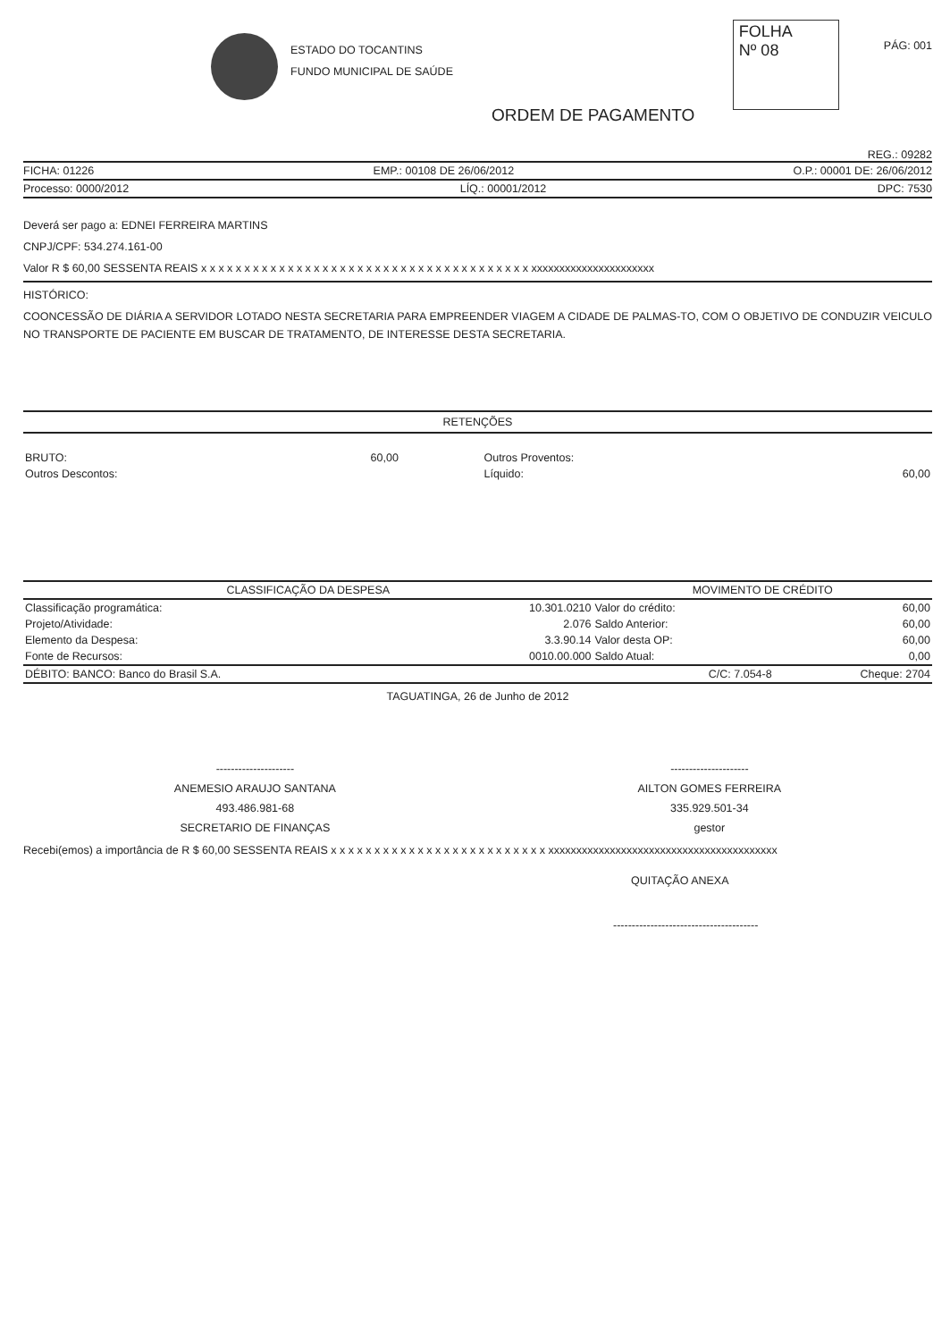ESTADO DO TOCANTINS
FUNDO MUNICIPAL DE SAÚDE
FOLHA
Nº 08
PÁG: 001
ORDEM DE PAGAMENTO
REG.: 09282
FICHA: 01226 EMP.: 00108 DE 26/06/2012 O.P.: 00001 DE: 26/06/2012
Processo: 0000/2012 LÍQ.: 00001/2012 DPC: 7530
Deverá ser pago a: EDNEI FERREIRA MARTINS
CNPJ/CPF: 534.274.161-00
Valor R $ 60,00 SESSENTA REAIS x x x x x x x x x x x x x x x x x x x x x x x x x x x x x x x x x x x x x x xxxxxxxxxxxxxxxxxxxxxx
HISTÓRICO:
COONCESSÃO DE DIÁRIA A SERVIDOR LOTADO NESTA SECRETARIA PARA EMPREENDER VIAGEM A CIDADE DE PALMAS-TO, COM O OBJETIVO DE CONDUZIR VEICULO NO TRANSPORTE DE PACIENTE EM BUSCAR DE TRATAMENTO, DE INTERESSE DESTA SECRETARIA.
RETENÇÕES
| BRUTO: | 60,00 | Outros Proventos: | |
| Outros Descontos: | | Líquido: | 60,00 |
| CLASSIFICAÇÃO DA DESPESA | | MOVIMENTO DE CRÉDITO | |
| --- | --- | --- | --- |
| Classificação programática: | 10.301.0210 | Valor do crédito: | 60,00 |
| Projeto/Atividade: | 2.076 | Saldo Anterior: | 60,00 |
| Elemento da Despesa: | 3.3.90.14 | Valor desta OP: | 60,00 |
| Fonte de Recursos: | 0010.00.000 | Saldo Atual: | 0,00 |
| DÉBITO: BANCO: Banco do Brasil S.A. | C/C: 7.054-8 | | Cheque: 2704 |
TAGUATINGA, 26 de Junho de 2012
---------------------
ANEMESIO ARAUJO SANTANA
493.486.981-68
SECRETARIO DE FINANÇAS
---------------------
AILTON GOMES FERREIRA
335.929.501-34
gestor
Recebi(emos) a importância de R $ 60,00 SESSENTA REAIS x x x x x x x x x x x x x x x x x x x x x x x x x xxxxxxxxxxxxxxxxxxxxxxxxxxxxxxxxxxxxxxxxx
QUITAÇÃO ANEXA
---------------------------------------